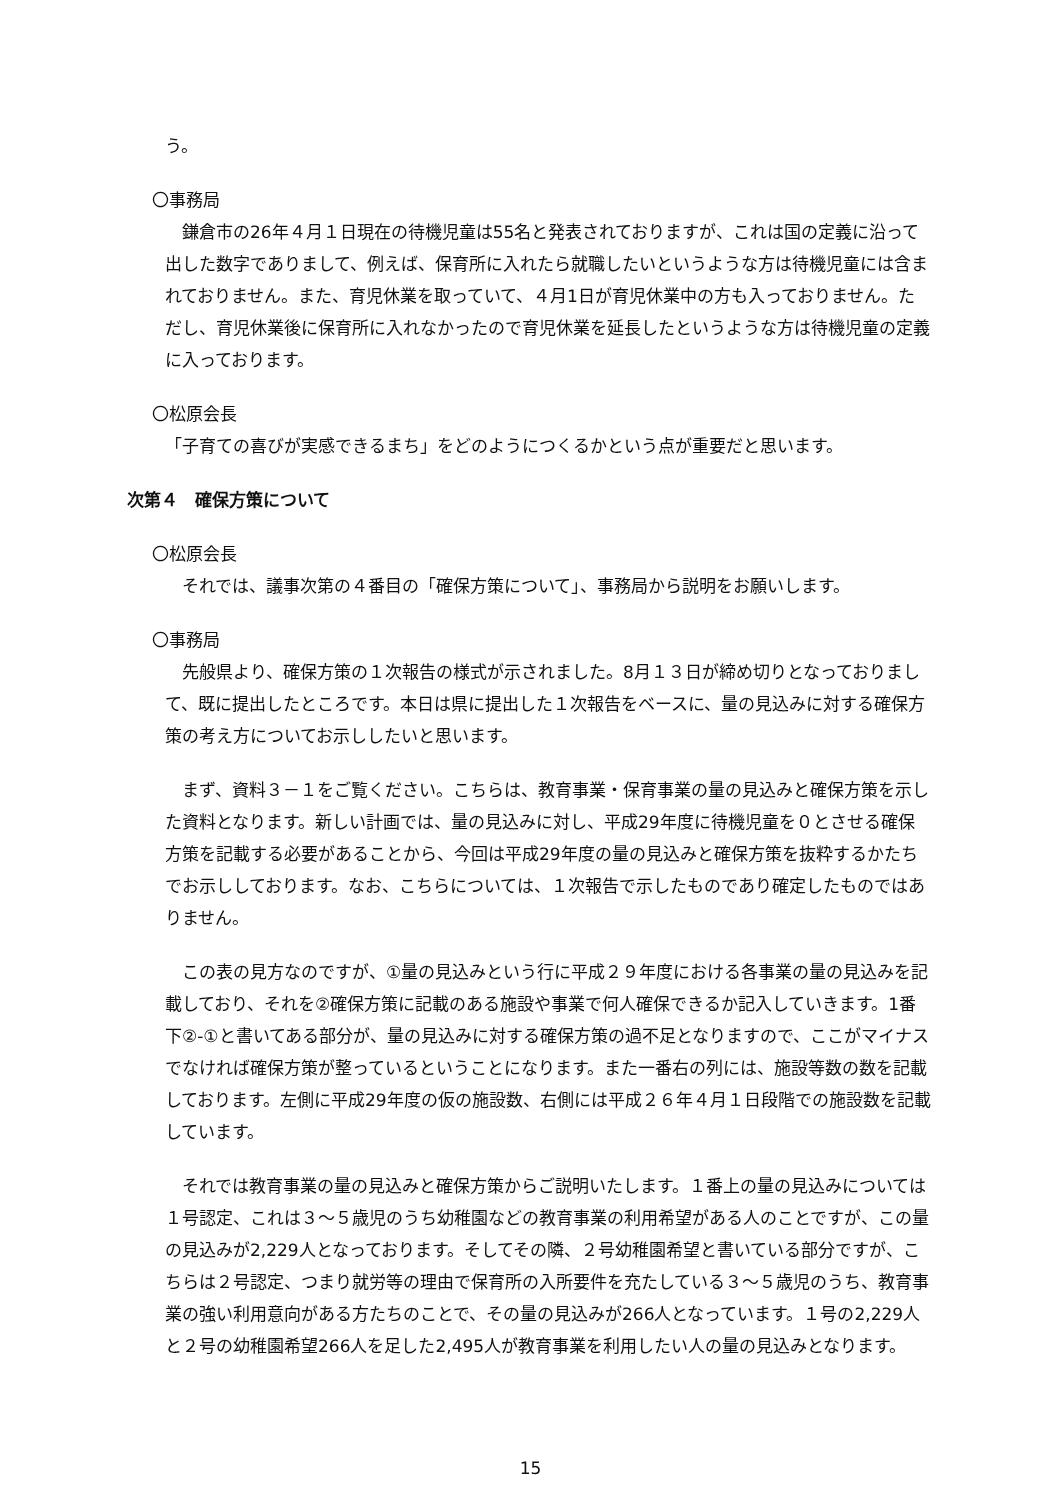う。
〇事務局
鎌倉市の26年４月１日現在の待機児童は55名と発表されておりますが、これは国の定義に沿って出した数字でありまして、例えば、保育所に入れたら就職したいというような方は待機児童には含まれておりません。また、育児休業を取っていて、４月1日が育児休業中の方も入っておりません。ただし、育児休業後に保育所に入れなかったので育児休業を延長したというような方は待機児童の定義に入っております。
〇松原会長
「子育ての喜びが実感できるまち」をどのようにつくるかという点が重要だと思います。
次第４　確保方策について
〇松原会長
それでは、議事次第の４番目の「確保方策について」、事務局から説明をお願いします。
〇事務局
先般県より、確保方策の１次報告の様式が示されました。8月１３日が締め切りとなっておりまして、既に提出したところです。本日は県に提出した１次報告をベースに、量の見込みに対する確保方策の考え方についてお示ししたいと思います。
まず、資料３－１をご覧ください。こちらは、教育事業・保育事業の量の見込みと確保方策を示した資料となります。新しい計画では、量の見込みに対し、平成29年度に待機児童を０とさせる確保方策を記載する必要があることから、今回は平成29年度の量の見込みと確保方策を抜粋するかたちでお示ししております。なお、こちらについては、１次報告で示したものであり確定したものではありません。
この表の見方なのですが、①量の見込みという行に平成２９年度における各事業の量の見込みを記載しており、それを②確保方策に記載のある施設や事業で何人確保できるか記入していきます。1番下②-①と書いてある部分が、量の見込みに対する確保方策の過不足となりますので、ここがマイナスでなければ確保方策が整っているということになります。また一番右の列には、施設等数の数を記載しております。左側に平成29年度の仮の施設数、右側には平成２６年４月１日段階での施設数を記載しています。
それでは教育事業の量の見込みと確保方策からご説明いたします。１番上の量の見込みについては１号認定、これは３～５歳児のうち幼稚園などの教育事業の利用希望がある人のことですが、この量の見込みが2,229人となっております。そしてその隣、２号幼稚園希望と書いている部分ですが、こちらは２号認定、つまり就労等の理由で保育所の入所要件を充たしている３～５歳児のうち、教育事業の強い利用意向がある方たちのことで、その量の見込みが266人となっています。１号の2,229人と２号の幼稚園希望266人を足した2,495人が教育事業を利用したい人の量の見込みとなります。
15